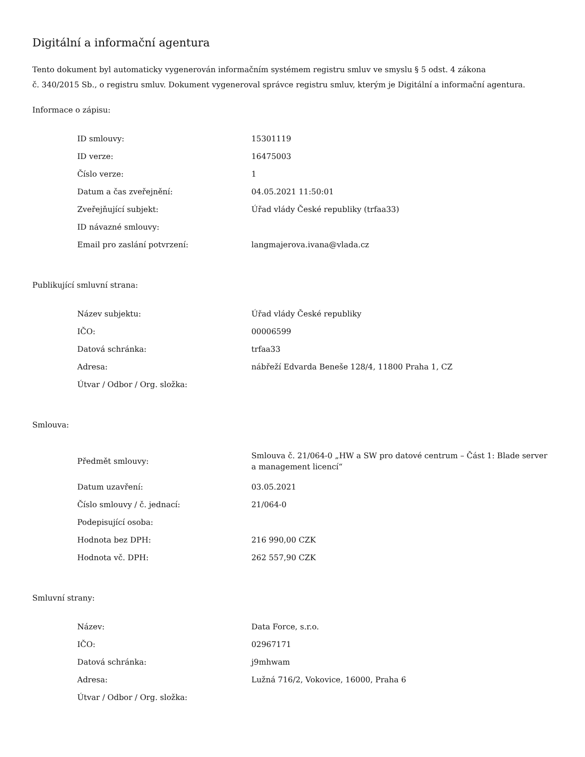Digitální a informační agentura
Tento dokument byl automaticky vygenerován informačním systémem registru smluv ve smyslu § 5 odst. 4 zákona
č. 340/2015 Sb., o registru smluv. Dokument vygeneroval správce registru smluv, kterým je Digitální a informační agentura.
Informace o zápisu:
| ID smlouvy: | 15301119 |
| ID verze: | 16475003 |
| Číslo verze: | 1 |
| Datum a čas zveřejnění: | 04.05.2021 11:50:01 |
| Zveřejňující subjekt: | Úřad vlády České republiky (trfaa33) |
| ID návazné smlouvy: | |
| Email pro zaslání potvrzení: | langmajerova.ivana@vlada.cz |
Publikující smluvní strana:
| Název subjektu: | Úřad vlády České republiky |
| IČO: | 00006599 |
| Datová schránka: | trfaa33 |
| Adresa: | nábřeží Edvarda Beneše 128/4, 11800 Praha 1, CZ |
| Útvar / Odbor / Org. složka: | |
Smlouva:
| Předmět smlouvy: | Smlouva č. 21/064-0 „HW a SW pro datové centrum – Část 1: Blade server a management licencí“ |
| Datum uzavření: | 03.05.2021 |
| Číslo smlouvy / č. jednací: | 21/064-0 |
| Podepisující osoba: | |
| Hodnota bez DPH: | 216 990,00 CZK |
| Hodnota vč. DPH: | 262 557,90 CZK |
Smluvní strany:
| Název: | Data Force, s.r.o. |
| IČO: | 02967171 |
| Datová schránka: | j9mhwam |
| Adresa: | Lužná 716/2, Vokovice, 16000, Praha 6 |
| Útvar / Odbor / Org. složka: | |